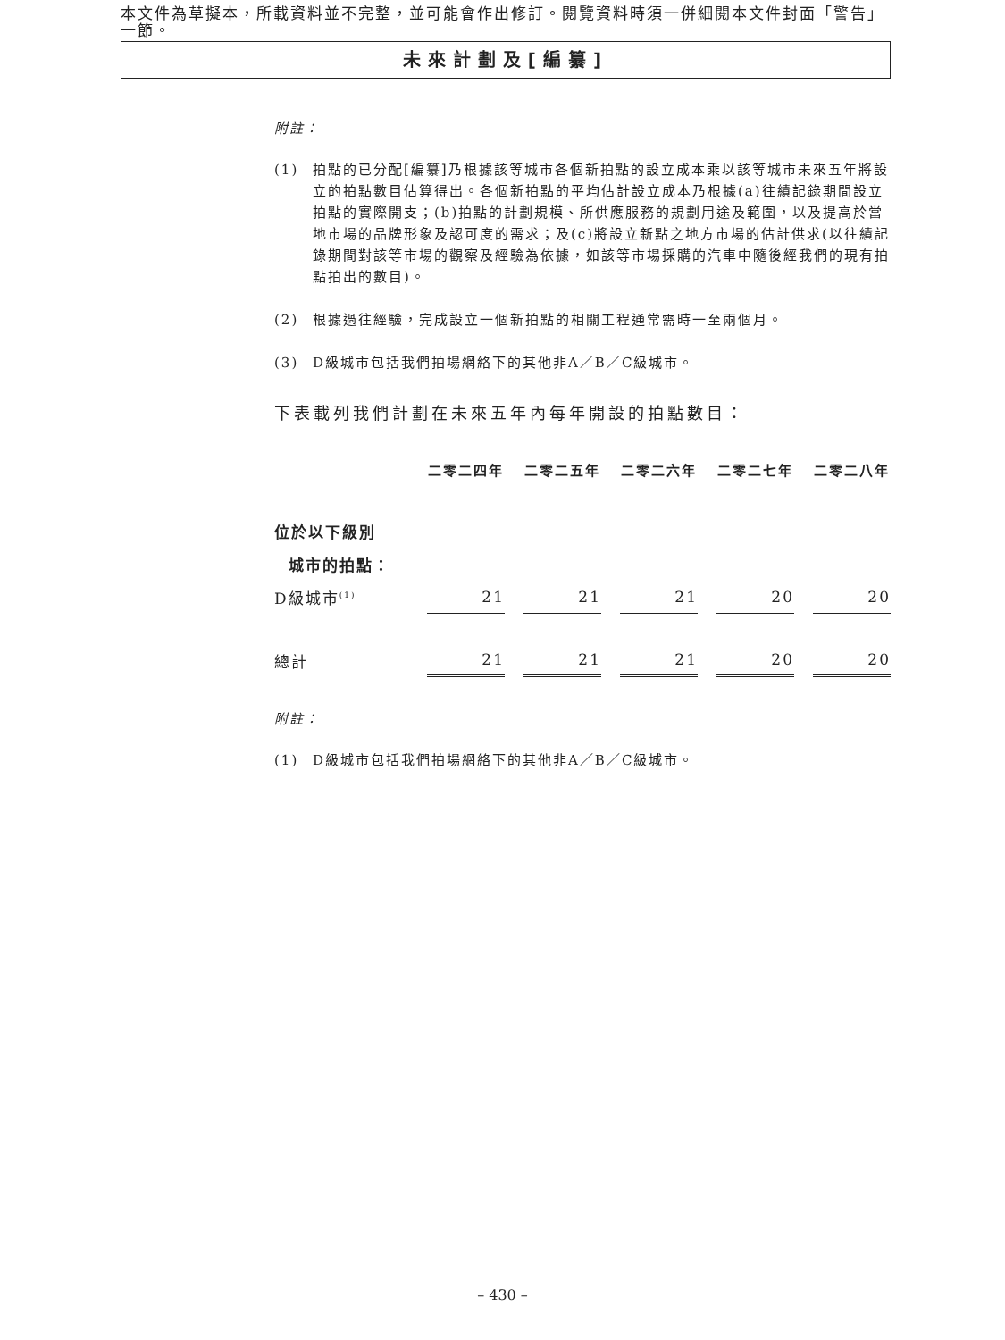本文件為草擬本，所載資料並不完整，並可能會作出修訂。閱覽資料時須一併細閱本文件封面「警告」一節。
未來計劃及[編纂]
附註：
(1) 拍點的已分配[編纂]乃根據該等城市各個新拍點的設立成本乘以該等城市未來五年將設立的拍點數目估算得出。各個新拍點的平均估計設立成本乃根據(a)往績記錄期間設立拍點的實際開支；(b)拍點的計劃規模、所供應服務的規劃用途及範圍，以及提高於當地市場的品牌形象及認可度的需求；及(c)將設立新點之地方市場的估計供求(以往績記錄期間對該等市場的觀察及經驗為依據，如該等市場採購的汽車中隨後經我們的現有拍點拍出的數目)。
(2) 根據過往經驗，完成設立一個新拍點的相關工程通常需時一至兩個月。
(3) D級城市包括我們拍場網絡下的其他非A／B／C級城市。
下表載列我們計劃在未來五年內每年開設的拍點數目：
| | 二零二四年 | 二零二五年 | 二零二六年 | 二零二七年 | 二零二八年 |
| --- | --- | --- | --- | --- | --- |
| 位於以下級別 | | | | | |
| 城市的拍點： | | | | | |
| D級城市<sup>(1)</sup> | 21 | 21 | 21 | 20 | 20 |
| 總計 | 21 | 21 | 21 | 20 | 20 |
附註：
(1) D級城市包括我們拍場網絡下的其他非A／B／C級城市。
– 430 –